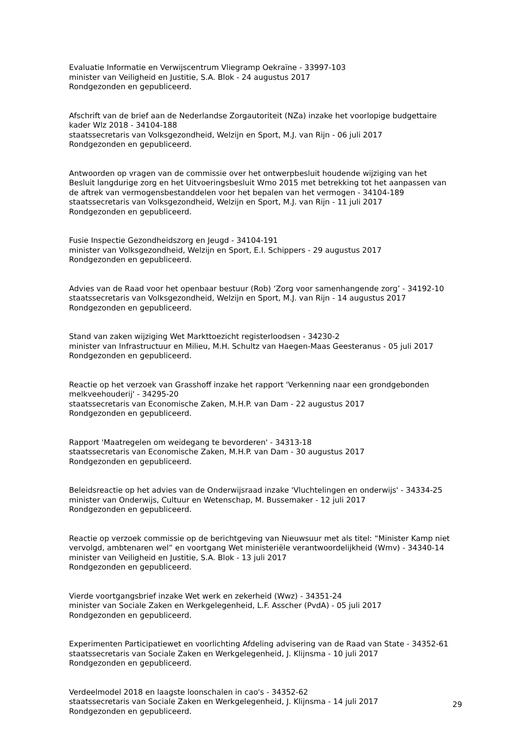Evaluatie Informatie en Verwijscentrum Vliegramp Oekraïne - 33997-103
minister van Veiligheid en Justitie, S.A. Blok - 24 augustus 2017
Rondgezonden en gepubliceerd.
Afschrift van de brief aan de Nederlandse Zorgautoriteit (NZa) inzake het voorlopige budgettaire kader Wlz 2018 - 34104-188
staatssecretaris van Volksgezondheid, Welzijn en Sport, M.J. van Rijn - 06 juli 2017
Rondgezonden en gepubliceerd.
Antwoorden op vragen van de commissie over het ontwerpbesluit houdende wijziging van het Besluit langdurige zorg en het Uitvoeringsbesluit Wmo 2015 met betrekking tot het aanpassen van de aftrek van vermogensbestanddelen voor het bepalen van het vermogen - 34104-189
staatssecretaris van Volksgezondheid, Welzijn en Sport, M.J. van Rijn - 11 juli 2017
Rondgezonden en gepubliceerd.
Fusie Inspectie Gezondheidszorg en Jeugd - 34104-191
minister van Volksgezondheid, Welzijn en Sport, E.I. Schippers - 29 augustus 2017
Rondgezonden en gepubliceerd.
Advies van de Raad voor het openbaar bestuur (Rob) ‘Zorg voor samenhangende zorg’ - 34192-10
staatssecretaris van Volksgezondheid, Welzijn en Sport, M.J. van Rijn - 14 augustus 2017
Rondgezonden en gepubliceerd.
Stand van zaken wijziging Wet Markttoezicht registerloodsen - 34230-2
minister van Infrastructuur en Milieu, M.H. Schultz van Haegen-Maas Geesteranus - 05 juli 2017
Rondgezonden en gepubliceerd.
Reactie op het verzoek van Grasshoff inzake het rapport 'Verkenning naar een grondgebonden melkveehouderij' - 34295-20
staatssecretaris van Economische Zaken, M.H.P. van Dam - 22 augustus 2017
Rondgezonden en gepubliceerd.
Rapport 'Maatregelen om weidegang te bevorderen' - 34313-18
staatssecretaris van Economische Zaken, M.H.P. van Dam - 30 augustus 2017
Rondgezonden en gepubliceerd.
Beleidsreactie op het advies van de Onderwijsraad inzake 'Vluchtelingen en onderwijs' - 34334-25
minister van Onderwijs, Cultuur en Wetenschap, M. Bussemaker - 12 juli 2017
Rondgezonden en gepubliceerd.
Reactie op verzoek commissie op de berichtgeving van Nieuwsuur met als titel: “Minister Kamp niet vervolgd, ambtenaren wel” en voortgang Wet ministeriële verantwoordelijkheid (Wmv) - 34340-14
minister van Veiligheid en Justitie, S.A. Blok - 13 juli 2017
Rondgezonden en gepubliceerd.
Vierde voortgangsbrief inzake Wet werk en zekerheid (Wwz) - 34351-24
minister van Sociale Zaken en Werkgelegenheid, L.F. Asscher (PvdA) - 05 juli 2017
Rondgezonden en gepubliceerd.
Experimenten Participatiewet en voorlichting Afdeling advisering van de Raad van State - 34352-61
staatssecretaris van Sociale Zaken en Werkgelegenheid, J. Klijnsma - 10 juli 2017
Rondgezonden en gepubliceerd.
Verdeelmodel 2018 en laagste loonschalen in cao's - 34352-62
staatssecretaris van Sociale Zaken en Werkgelegenheid, J. Klijnsma - 14 juli 2017
Rondgezonden en gepubliceerd.
29